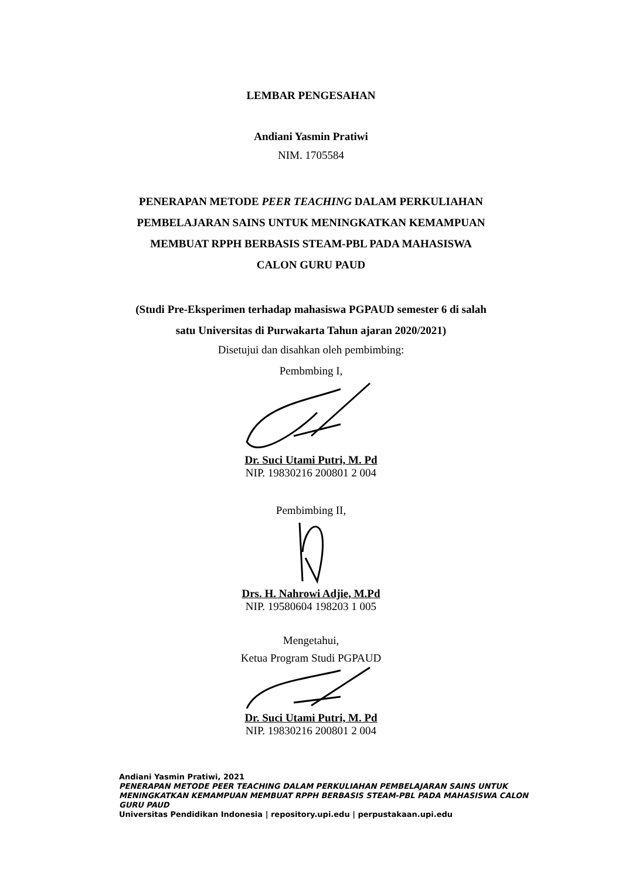LEMBAR PENGESAHAN
Andiani Yasmin Pratiwi
NIM. 1705584
PENERAPAN METODE PEER TEACHING DALAM PERKULIAHAN
PEMBELAJARAN SAINS UNTUK MENINGKATKAN KEMAMPUAN
MEMBUAT RPPH BERBASIS STEAM-PBL PADA MAHASISWA
CALON GURU PAUD
(Studi Pre-Eksperimen terhadap mahasiswa PGPAUD semester 6 di salah
satu Universitas di Purwakarta Tahun ajaran 2020/2021)
Disetujui dan disahkan oleh pembimbing:
Pembmbing I,
Dr. Suci Utami Putri, M. Pd
NIP. 19830216 200801 2 004
Pembimbing II,
Drs. H. Nahrowi Adjie, M.Pd
NIP. 19580604 198203 1 005
Mengetahui,
Ketua Program Studi PGPAUD
Dr. Suci Utami Putri, M. Pd
NIP. 19830216 200801 2 004
Andiani Yasmin Pratiwi, 2021
PENERAPAN METODE PEER TEACHING DALAM PERKULIAHAN PEMBELAJARAN SAINS UNTUK MENINGKATKAN KEMAMPUAN MEMBUAT RPPH BERBASIS STEAM-PBL PADA MAHASISWA CALON GURU PAUD
Universitas Pendidikan Indonesia | repository.upi.edu | perpustakaan.upi.edu